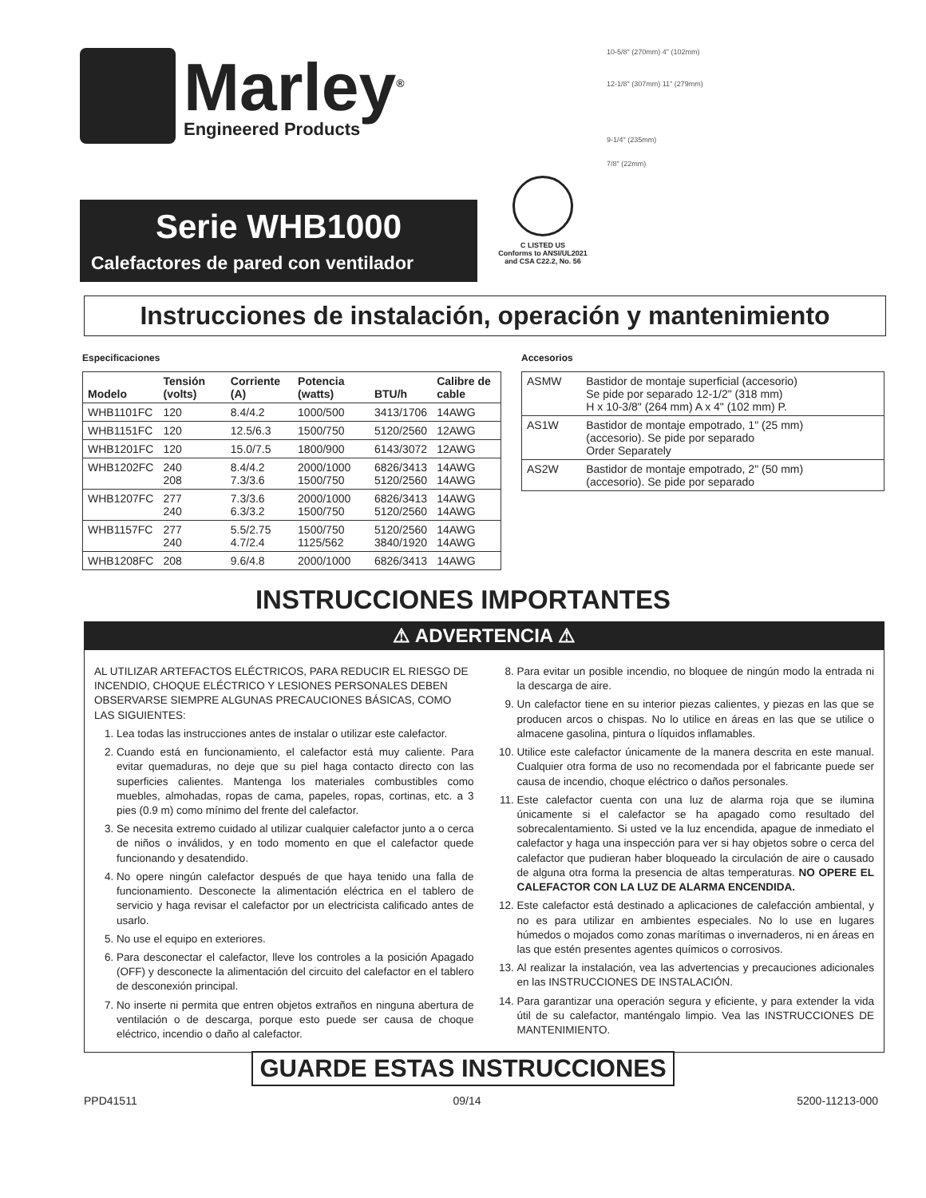Marley<sup>®</sup>
Engineered Products
Serie WHB1000
Calefactores de pared con ventilador
C LISTED US
Conforms to ANSI/UL2021 and CSA C22.2, No. 56
10-5/8" (270mm) 4" (102mm)
12-1/8" (307mm) 11" (279mm)
9-1/4" (235mm)
7/8" (22mm)
Instrucciones de instalación, operación y mantenimiento
Especificaciones
| Modelo | Tensión (volts) | Corriente (A) | Potencia (watts) | BTU/h | Calibre de cable |
| --- | --- | --- | --- | --- | --- |
| WHB1101FC | 120 | 8.4/4.2 | 1000/500 | 3413/1706 | 14AWG |
| WHB1151FC | 120 | 12.5/6.3 | 1500/750 | 5120/2560 | 12AWG |
| WHB1201FC | 120 | 15.0/7.5 | 1800/900 | 6143/3072 | 12AWG |
| WHB1202FC | 240 208 | 8.4/4.2 7.3/3.6 | 2000/1000 1500/750 | 6826/3413 5120/2560 | 14AWG 14AWG |
| WHB1207FC | 277 240 | 7.3/3.6 6.3/3.2 | 2000/1000 1500/750 | 6826/3413 5120/2560 | 14AWG 14AWG |
| WHB1157FC | 277 240 | 5.5/2.75 4.7/2.4 | 1500/750 1125/562 | 5120/2560 3840/1920 | 14AWG 14AWG |
| WHB1208FC | 208 | 9.6/4.8 | 2000/1000 | 6826/3413 | 14AWG |
Accesorios
| ASMW | Bastidor de montaje superficial (accesorio) Se pide por separado 12-1/2" (318 mm) H x 10-3/8" (264 mm) A x 4" (102 mm) P. |
| AS1W | Bastidor de montaje empotrado, 1" (25 mm) (accesorio). Se pide por separado Order Separately |
| AS2W | Bastidor de montaje empotrado, 2" (50 mm) (accesorio). Se pide por separado |
INSTRUCCIONES IMPORTANTES
⚠ ADVERTENCIA ⚠
AL UTILIZAR ARTEFACTOS ELÉCTRICOS, PARA REDUCIR EL RIESGO DE INCENDIO, CHOQUE ELÉCTRICO Y LESIONES PERSONALES DEBEN OBSERVARSE SIEMPRE ALGUNAS PRECAUCIONES BÁSICAS, COMO LAS SIGUIENTES:
1. Lea todas las instrucciones antes de instalar o utilizar este calefactor.
2. Cuando está en funcionamiento, el calefactor está muy caliente. Para evitar quemaduras, no deje que su piel haga contacto directo con las superficies calientes. Mantenga los materiales combustibles como muebles, almohadas, ropas de cama, papeles, ropas, cortinas, etc. a 3 pies (0.9 m) como mínimo del frente del calefactor.
3. Se necesita extremo cuidado al utilizar cualquier calefactor junto a o cerca de niños o inválidos, y en todo momento en que el calefactor quede funcionando y desatendido.
4. No opere ningún calefactor después de que haya tenido una falla de funcionamiento. Desconecte la alimentación eléctrica en el tablero de servicio y haga revisar el calefactor por un electricista calificado antes de usarlo.
5. No use el equipo en exteriores.
6. Para desconectar el calefactor, lleve los controles a la posición Apagado (OFF) y desconecte la alimentación del circuito del calefactor en el tablero de desconexión principal.
7. No inserte ni permita que entren objetos extraños en ninguna abertura de ventilación o de descarga, porque esto puede ser causa de choque eléctrico, incendio o daño al calefactor.
8. Para evitar un posible incendio, no bloquee de ningún modo la entrada ni la descarga de aire.
9. Un calefactor tiene en su interior piezas calientes, y piezas en las que se producen arcos o chispas. No lo utilice en áreas en las que se utilice o almacene gasolina, pintura o líquidos inflamables.
10. Utilice este calefactor únicamente de la manera descrita en este manual. Cualquier otra forma de uso no recomendada por el fabricante puede ser causa de incendio, choque eléctrico o daños personales.
11. Este calefactor cuenta con una luz de alarma roja que se ilumina únicamente si el calefactor se ha apagado como resultado del sobrecalentamiento. Si usted ve la luz encendida, apague de inmediato el calefactor y haga una inspección para ver si hay objetos sobre o cerca del calefactor que pudieran haber bloqueado la circulación de aire o causado de alguna otra forma la presencia de altas temperaturas. NO OPERE EL CALEFACTOR CON LA LUZ DE ALARMA ENCENDIDA.
12. Este calefactor está destinado a aplicaciones de calefacción ambiental, y no es para utilizar en ambientes especiales. No lo use en lugares húmedos o mojados como zonas marítimas o invernaderos, ni en áreas en las que estén presentes agentes químicos o corrosivos.
13. Al realizar la instalación, vea las advertencias y precauciones adicionales en las INSTRUCCIONES DE INSTALACIÓN.
14. Para garantizar una operación segura y eficiente, y para extender la vida útil de su calefactor, manténgalo limpio. Vea las INSTRUCCIONES DE MANTENIMIENTO.
GUARDE ESTAS INSTRUCCIONES
PPD41511 09/14 5200-11213-000